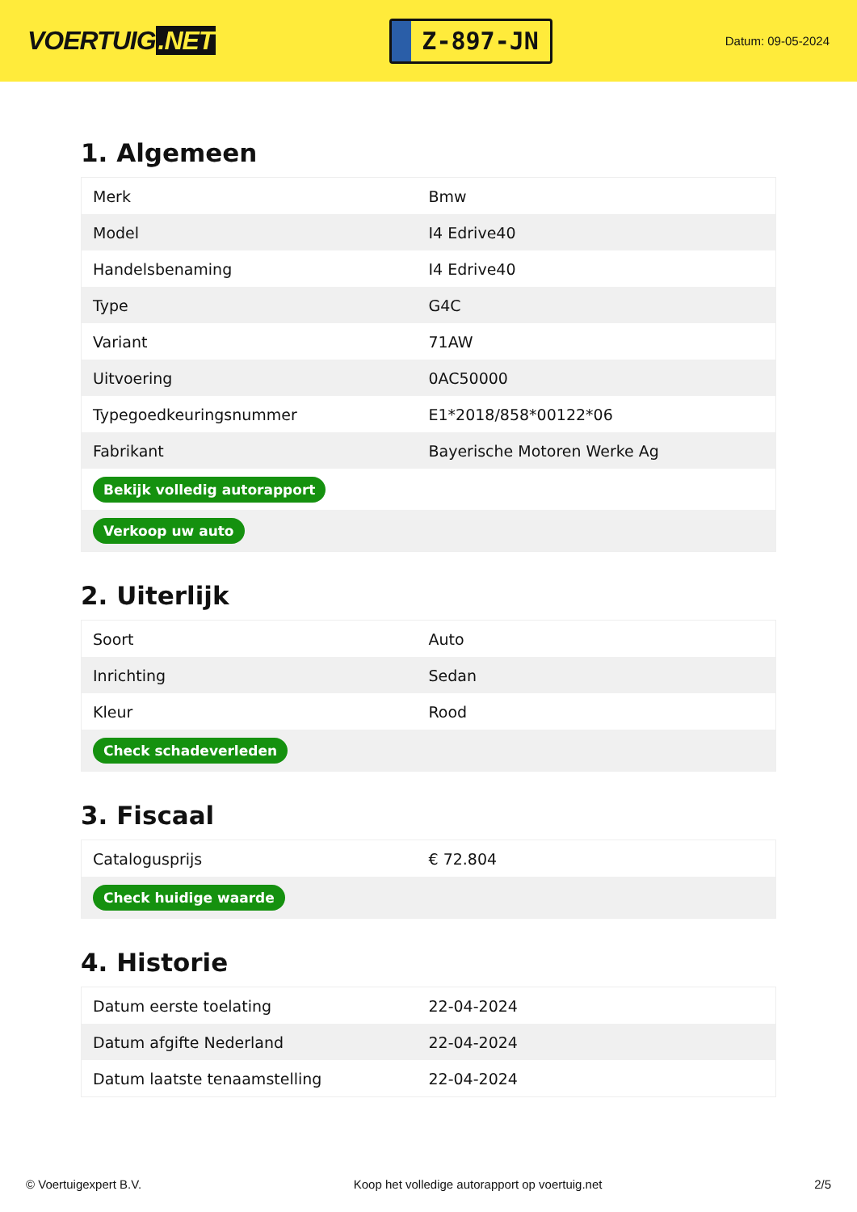VOERTUIG.NET
Z-897-JN
Datum: 09-05-2024
1. Algemeen
| Merk | Bmw |
| Model | I4 Edrive40 |
| Handelsbenaming | I4 Edrive40 |
| Type | G4C |
| Variant | 71AW |
| Uitvoering | 0AC50000 |
| Typegoedkeuringsnummer | E1*2018/858*00122*06 |
| Fabrikant | Bayerische Motoren Werke Ag |
| Bekijk volledig autorapport | |
| Verkoop uw auto | |
2. Uiterlijk
| Soort | Auto |
| Inrichting | Sedan |
| Kleur | Rood |
| Check schadeverleden | |
3. Fiscaal
| Catalogusprijs | € 72.804 |
| Check huidige waarde | |
4. Historie
| Datum eerste toelating | 22-04-2024 |
| Datum afgifte Nederland | 22-04-2024 |
| Datum laatste tenaamstelling | 22-04-2024 |
© Voertuigexpert B.V. Koop het volledige autorapport op voertuig.net 2/5